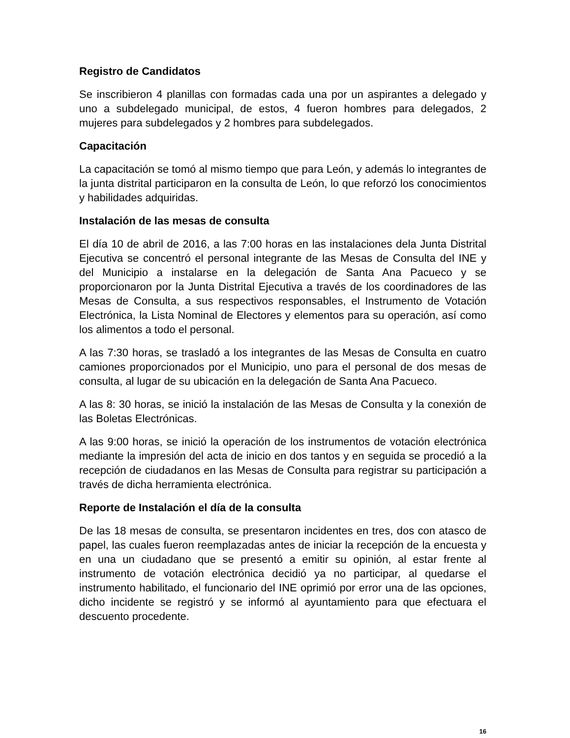Registro de Candidatos
Se inscribieron 4 planillas con formadas cada una por un aspirantes a delegado y uno a subdelegado municipal, de estos, 4 fueron hombres para delegados, 2 mujeres para subdelegados y 2 hombres para subdelegados.
Capacitación
La capacitación se tomó al mismo tiempo que para León, y además lo integrantes de la junta distrital participaron en la consulta de León, lo que reforzó los conocimientos y habilidades adquiridas.
Instalación de las mesas de consulta
El día 10 de abril de 2016, a las 7:00 horas en las instalaciones dela Junta Distrital Ejecutiva se concentró el personal integrante de las Mesas de Consulta del INE y del Municipio a instalarse en la delegación de Santa Ana Pacueco y se proporcionaron por la Junta Distrital Ejecutiva a través de los coordinadores de las Mesas de Consulta, a sus respectivos responsables, el Instrumento de Votación Electrónica, la Lista Nominal de Electores y elementos para su operación, así como los alimentos a todo el personal.
A las 7:30 horas, se trasladó a los integrantes de las Mesas de Consulta en cuatro camiones proporcionados por el Municipio, uno para el personal de dos mesas de consulta, al lugar de su ubicación en la delegación de Santa Ana Pacueco.
A las 8: 30 horas, se inició la instalación de las Mesas de Consulta y la conexión de las Boletas Electrónicas.
A las 9:00 horas, se inició la operación de los instrumentos de votación electrónica mediante la impresión del acta de inicio en dos tantos y en seguida se procedió a la recepción de ciudadanos en las Mesas de Consulta para registrar su participación a través de dicha herramienta electrónica.
Reporte de Instalación el día de la consulta
De las 18 mesas de consulta, se presentaron incidentes en tres, dos con atasco de papel, las cuales fueron reemplazadas antes de iniciar la recepción de la encuesta y en una un ciudadano que se presentó a emitir su opinión, al estar frente al instrumento de votación electrónica decidió ya no participar, al quedarse el instrumento habilitado, el funcionario del INE oprimió por error una de las opciones, dicho incidente se registró y se informó al ayuntamiento para que efectuara el descuento procedente.
16